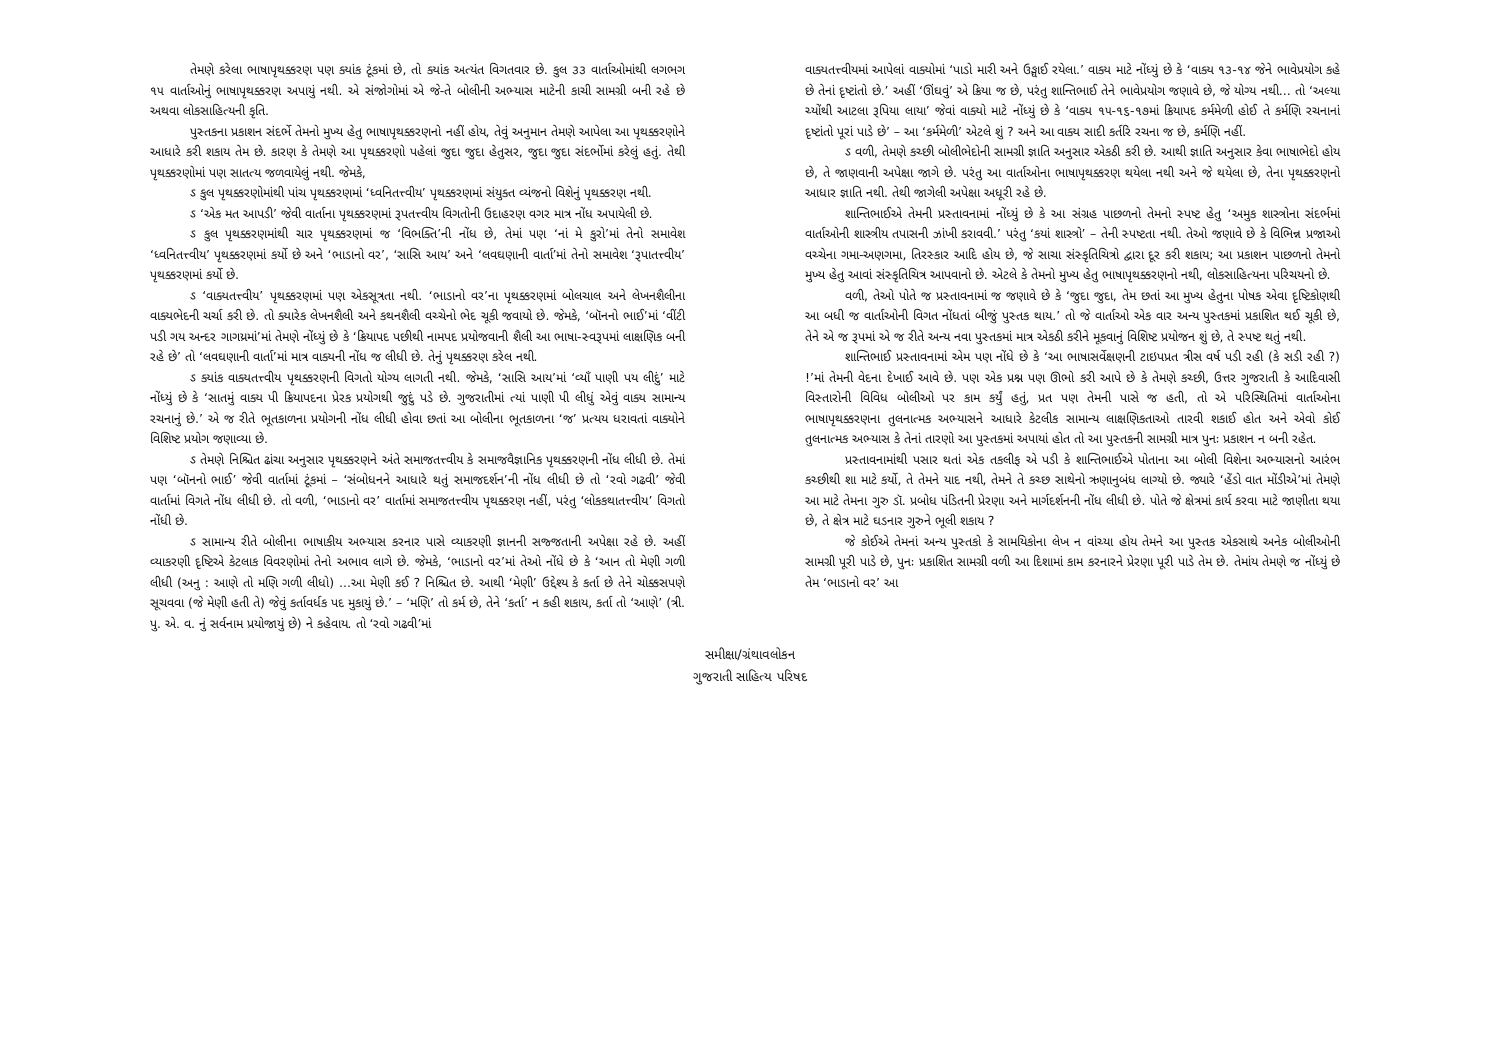તેમણે કરેલા ભાષાપૃથક્કરણ પણ ક્યાંક ટૂંકમાં છે, તો ક્યાંક અત્યંત વિગતવાર છે. કુલ ૩૩ વાર્તાઓમાંથી લગભગ ૧૫ વાર્તાઓનું ભાષાપૃથક્કરણ અપાયું નથી. એ સંજોગોમાં એ જે-તે બોલીની અભ્યાસ માટેની કાચી સામગ્રી બની રહે છે અથવા લોકસાહિત્યની કૃતિ.
પુસ્તકના પ્રકાશન સંદર્ભે તેમનો મુખ્ય હેતુ ભાષાપૃથક્કરણનો નહીં હોય, તેવું અનુમાન તેમણે આપેલા આ પૃથક્કરણોને આધારે કરી શકાય તેમ છે. કારણ કે તેમણે આ પૃથક્કરણો પહેલાં જુદા જુદા હેતુસર, જુદા જુદા સંદર્ભોમાં કરેલું હતું. તેથી પૃથક્કરણોમાં પણ સાતત્ય જળવાયેલું નથી. જેમકે,
ઽ કુલ પૃથક્કરણોમાંથી પાંચ પૃથક્કરણમાં ‘ધ્વનિતત્ત્વીય’ પૃથક્કરણમાં સંયુક્ત વ્યંજનો વિશેનું પૃથક્કરણ નથી.
ઽ ‘એક મત આપડી’ જેવી વાર્તાના પૃથક્કરણમાં રૂપતત્ત્વીય વિગતોની ઉદાહરણ વગર માત્ર નોંધ અપાયેલી છે.
ઽ કુલ પૃથક્કરણમાંથી ચાર પૃથક્કરણમાં જ ‘વિભક્તિ’ની નોંધ છે, તેમાં પણ ‘નાં મે કુરો’માં તેનો સમાવેશ ‘ધ્વનિતત્ત્વીય’ પૃથક્કરણમાં કર્યો છે અને ‘ભાડાનો વર’, ‘સાસિ આય’ અને ‘લવઘણાની વાર્તા’માં તેનો સમાવેશ ‘રૂપાતત્ત્વીય’ પૃથક્કરણમાં કર્યો છે.
ઽ ‘વાક્યતત્ત્વીય’ પૃથક્કરણમાં પણ એકસૂત્રતા નથી. ‘ભાડાનો વર’ના પૃથક્કરણમાં બોલચાલ અને લેખનશૈલીના વાક્યભેદની ચર્ચા કરી છે. તો ક્યારેક લેખનશૈલી અને કથનશૈલી વચ્ચેનો ભેદ ચૂકી જવાયો છે. જેમકે, ‘બૉનનો ભાઈ’માં ‘વીંટી પડી ગય અન્દર ગાગય્રમાં’માં તેમણે નોંધ્યું છે કે ‘ક્રિયાપદ પછીથી નામપદ પ્રયોજવાની શૈલી આ ભાષા-સ્વરૂપમાં લાક્ષણિક બની રહે છે’ તો ‘લવઘણાની વાર્તા’માં માત્ર વાક્યની નોંધ જ લીધી છે. તેનું પૃથક્કરણ કરેલ નથી.
ઽ ક્યાંક વાક્યતત્ત્વીય પૃથક્કરણની વિગતો યોગ્ય લાગતી નથી. જેમકે, ‘સાસિ આય’માં ‘વ્યાઁ પાણી પય લીદું’ માટે નોંધ્યું છે કે ‘સાતમું વાક્ય પી ક્રિયાપદના પ્રેરક પ્રયોગથી જુદું પડે છે. ગુજરાતીમાં ત્યાં પાણી પી લીધું એવું વાક્ય સામાન્ય રચનાનું છે.’ એ જ રીતે ભૂતકાળના પ્રયોગની નોંધ લીધી હોવા છતાં આ બોલીના ભૂતકાળના ‘જ’ પ્રત્યય ધરાવતાં વાક્યોને વિશિષ્ટ પ્રયોગ જણાવ્યા છે.
ઽ તેમણે નિશ્ચિત ઢાંચા અનુસાર પૃથક્કરણને અંતે સમાજતત્ત્વીય કે સમાજવૈજ્ઞાનિક પૃથક્કરણની નોંધ લીધી છે. તેમાં પણ ‘બૉનનો ભાઈ’ જેવી વાર્તામાં ટૂંકમાં – ‘સંબોધનને આધારે થતું સમાજદર્શન’ની નોંધ લીધી છે તો ‘રવો ગઢવી’ જેવી વાર્તામાં વિગતે નોંધ લીધી છે. તો વળી, ‘ભાડાનો વર’ વાર્તામાં સમાજતત્ત્વીય પૃથક્કરણ નહીં, પરંતુ ‘લોકકથાતત્ત્વીય’ વિગતો નોંધી છે.
ઽ સામાન્ય રીતે બોલીના ભાષાકીય અભ્યાસ કરનાર પાસે વ્યાકરણી જ્ઞાનની સજ્જતાની અપેક્ષા રહે છે. અહીં વ્યાકરણી દૃષ્ટિએ કેટલાક વિવરણોમાં તેનો અભાવ લાગે છે. જેમકે, ‘ભાડાનો વર’માં તેઓ નોંધે છે કે ‘આન તો મેણી ગળી લીધી (અનુ : આણે તો મણિ ગળી લીધો) ...આ મેણી કઈ ? નિશ્ચિત છે. આથી ‘મેણી’ ઉદ્દેશ્ય કે કર્તા છે તેને ચોક્કસપણે સૂચવવા (જે મેણી હતી તે) જેવું કર્તાવર્ધક પદ મુકાયું છે.’ – ‘મણિ’ તો કર્મ છે, તેને ‘કર્તા’ ન કહી શકાય, કર્તા તો ‘આણે’ (ત્રી. પુ. એ. વ. નું સર્વનામ પ્રયોજાયું છે) ને કહેવાય. તો ‘રવો ગઢવી’માં
વાક્યતત્ત્વીયમાં આપેલાં વાક્યોમાં ‘પાડો મારી અને ઉઙ્ઘાઈ રયેલા.’ વાક્ય માટે નોંધ્યું છે કે ‘વાક્ય ૧૩-૧૪ જેને ભાવેપ્રયોગ કહે છે તેનાં દૃષ્ટાંતો છે.’ અહીં ‘ઊંઘવું’ એ ક્રિયા જ છે, પરંતુ શાન્તિભાઈ તેને ભાવેપ્રયોગ જણાવે છે, જે યોગ્ય નથી... તો ‘અલ્યા ચ્યોંથી આટલા રૂપિયા લાયા’ જેવાં વાક્યો માટે નોંધ્યું છે કે ‘વાક્ય ૧૫-૧૬-૧૭માં ક્રિયાપદ કર્મમેળી હોઈ તે કર્મણિ રચનાનાં દૃષ્ટાંતો પૂરાં પાડે છે’ – આ ‘કર્મમેળી’ એટલે શું ? અને આ વાક્ય સાદી કર્તરિ રચના જ છે, કર્મણિ નહીં.
ઽ વળી, તેમણે કચ્છી બોલીભેદોની સામગ્રી જ્ઞાતિ અનુસાર એકઠી કરી છે. આથી જ્ઞાતિ અનુસાર કેવા ભાષાભેદો હોય છે, તે જાણવાની અપેક્ષા જાગે છે. પરંતુ આ વાર્તાઓના ભાષાપૃથક્કરણ થયેલા નથી અને જે થયેલા છે, તેના પૃથક્કરણનો આધાર જ્ઞાતિ નથી. તેથી જાગેલી અપેક્ષા અધૂરી રહે છે.
શાન્તિભાઈએ તેમની પ્રસ્તાવનામાં નોંધ્યું છે કે આ સંગ્રહ પાછળનો તેમનો સ્પષ્ટ હેતુ ‘અમુક શાસ્ત્રોના સંદર્ભમાં વાર્તાઓની શાસ્ત્રીય તપાસની ઝાંખી કરાવવી.’ પરંતુ ‘કયાં શાસ્ત્રો’ – તેની સ્પષ્ટતા નથી. તેઓ જણાવે છે કે વિભિન્ન પ્રજાઓ વચ્ચેના ગમા-અણગમા, તિરસ્કાર આદિ હોય છે, જે સાચા સંસ્કૃતિચિત્રો દ્વારા દૂર કરી શકાય; આ પ્રકાશન પાછળનો તેમનો મુખ્ય હેતુ આવાં સંસ્કૃતિચિત્ર આપવાનો છે. એટલે કે તેમનો મુખ્ય હેતુ ભાષાપૃથક્કરણનો નથી, લોકસાહિત્યના પરિચયનો છે.
વળી, તેઓ પોતે જ પ્રસ્તાવનામાં જ જણાવે છે કે ‘જુદા જુદા, તેમ છતાં આ મુખ્ય હેતુના પોષક એવા દૃષ્ટિકોણથી આ બધી જ વાર્તાઓની વિગત નોંધતાં બીજું પુસ્તક થાય.’ તો જે વાર્તાઓ એક વાર અન્ય પુસ્તકમાં પ્રકાશિત થઈ ચૂકી છે, તેને એ જ રૂપમાં એ જ રીતે અન્ય નવા પુસ્તકમાં માત્ર એકઠી કરીને મૂકવાનું વિશિષ્ટ પ્રયોજન શું છે, તે સ્પષ્ટ થતું નથી.
શાન્તિભાઈ પ્રસ્તાવનામાં એમ પણ નોંધે છે કે ‘આ ભાષાસર્વેક્ષણની ટાઇપપ્રત ત્રીસ વર્ષ પડી રહી (કે સડી રહી ?) !’માં તેમની વેદના દેખાઈ આવે છે. પણ એક પ્રશ્ન પણ ઊભો કરી આપે છે કે તેમણે કચ્છી, ઉત્તર ગુજરાતી કે આદિવાસી વિસ્તારોની વિવિધ બોલીઓ પર કામ કર્યું હતું, પ્રત પણ તેમની પાસે જ હતી, તો એ પરિસ્થિતિમાં વાર્તાઓના ભાષાપૃથક્કરણના તુલનાત્મક અભ્યાસને આધારે કેટલીક સામાન્ય લાક્ષણિકતાઓ તારવી શકાઈ હોત અને એવો કોઈ તુલનાત્મક અભ્યાસ કે તેનાં તારણો આ પુસ્તકમાં અપાયાં હોત તો આ પુસ્તકની સામગ્રી માત્ર પુનઃ પ્રકાશન ન બની રહેત.
પ્રસ્તાવનામાંથી પસાર થતાં એક તકલીફ એ પડી કે શાન્તિભાઈએ પોતાના આ બોલી વિશેના અભ્યાસનો આરંભ કચ્છીથી શા માટે કર્યો, તે તેમને યાદ નથી, તેમને તે કચ્છ સાથેનો ઋણાનુબંધ લાગ્યો છે. જ્યારે ‘હેંડો વાત મોંડીએ’માં તેમણે આ માટે તેમના ગુરુ ડૉ. પ્રબોધ પંડિતની પ્રેરણા અને માર્ગદર્શનની નોંધ લીધી છે. પોતે જે ક્ષેત્રમાં કાર્ય કરવા માટે જાણીતા થયા છે, તે ક્ષેત્ર માટે ઘડનાર ગુરુને ભૂલી શકાય ?
જે કોઈએ તેમનાં અન્ય પુસ્તકો કે સામયિકોના લેખ ન વાંચ્યા હોય તેમને આ પુસ્તક એકસાથે અનેક બોલીઓની સામગ્રી પૂરી પાડે છે, પુનઃ પ્રકાશિત સામગ્રી વળી આ દિશામાં કામ કરનારને પ્રેરણા પૂરી પાડે તેમ છે. તેમાંય તેમણે જ નોંધ્યું છે તેમ ‘ભાડાનો વર’ આ
સમીક્ષા/ગ્રંથાવલોકન
ગુજરાતી સાહિત્ય પરિષદ